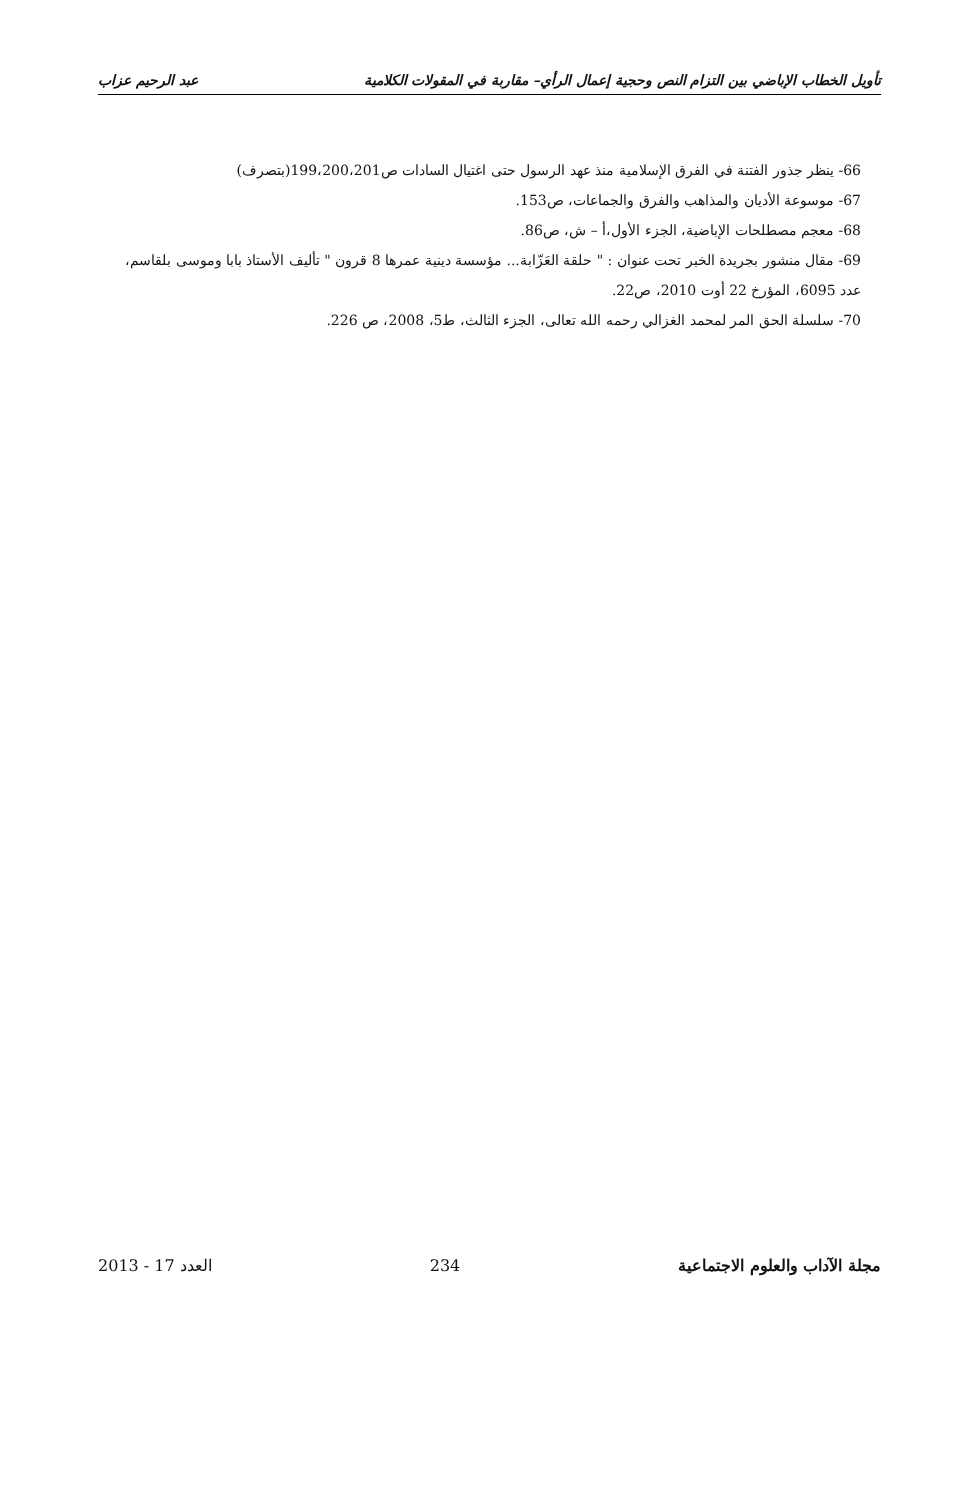تأويل الخطاب الإباضي بين التزام النص وحجية إعمال الرأي– مقاربة في المقولات الكلامية عبد الرحيم عزاب
66- ينظر جذور الفتنة في الفرق الإسلامية منذ عهد الرسول حتى اغتيال السادات ص199،200،201(بتصرف)
67- موسوعة الأديان والمذاهب والفرق والجماعات، ص153.
68- معجم مصطلحات الإباضية، الجزء الأول،أ – ش، ص86.
69- مقال منشور بجريدة الخبر تحت عنوان : " حلقة العَزّابة... مؤسسة دينية عمرها 8 قرون " تأليف الأستاذ بابا وموسى بلقاسم، عدد 6095، المؤرخ 22 أوت 2010، ص22.
70- سلسلة الحق المر لمحمد الغزالي رحمه الله تعالى، الجزء الثالث، ط5، 2008، ص 226.
مجلة الآداب والعلوم الاجتماعية 234 العدد 17 - 2013